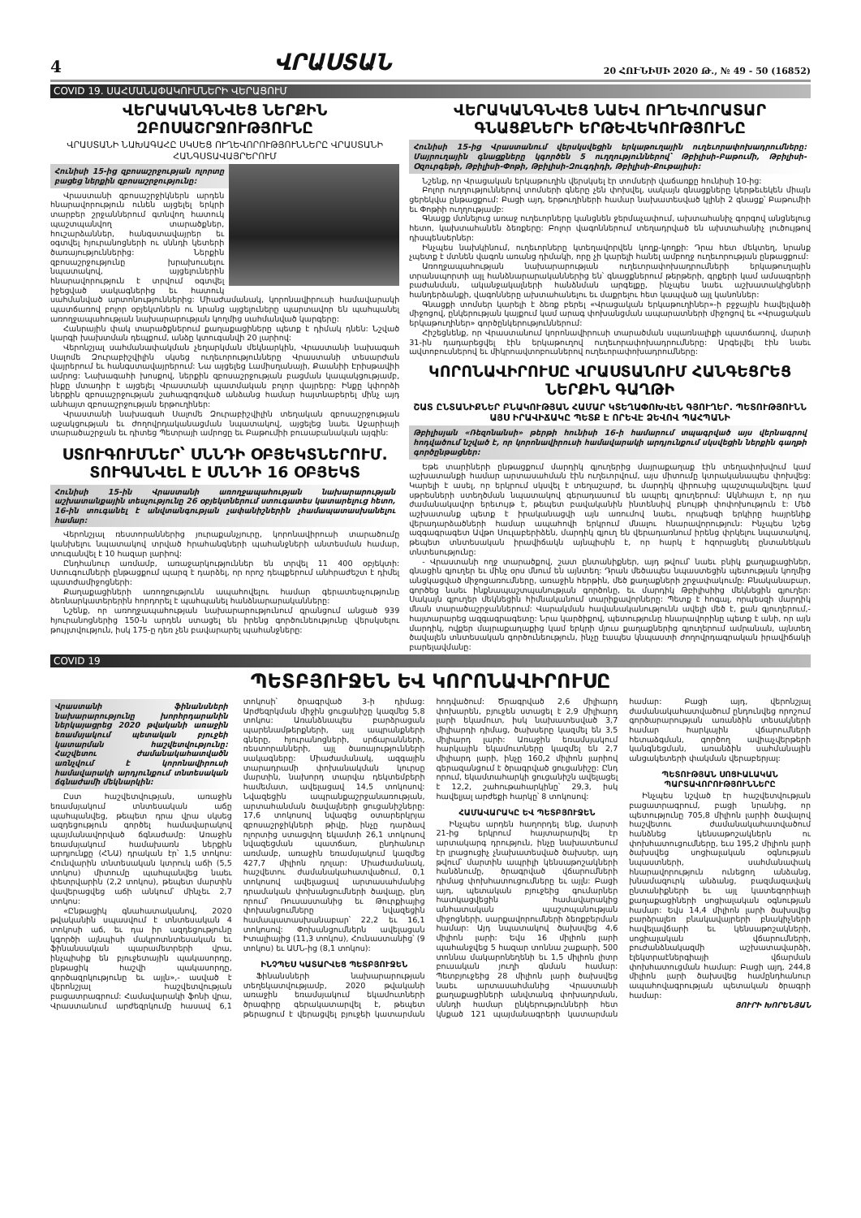4 ՎՐԱՍՏԱՆ 20 ՀՈՒՆԻՍԻ 2020 Թ., № 49 - 50 (16852)
COVID 19. ՍԱՀՄԱՆԱՓԱԿՈՒՄՆԵՐԻ ՎԵՐԱՑՈՒՄ
ՎԵՐԱԿԱՆԳՆՎԵՑ ՆԵՐՔԻՆ ԶԲՈՍԱՇՐՋՈՒԹՅՈՒՆԸ
ՎՐԱՍՏԱՆԻ ՆԱԽԱԳԱՀԸ ՍԿՍԵՑ ՈՒՂԵՎՈՐՈՒԹՅՈՒՆՆԵՐԸ ՎՐԱՍՏԱՆԻ ՀԱՆԳՍՏԱՎԱՅՐԵՐՈՒՄ
Հունիսի 15-ից զբոսաշրջության ոլորտը բացեց ներքին զբոսաշրջությունը:
Վրաստանի զբոսաշրջիկներն արդեն հնարավորություն ունեն այցելել երկրի տարբեր շրջաններում գտնվող հատուկ պաշտպանվող տարածքներ, հուշարձաններ, հանգստավայրեր եւ օգտվել հյուրանոցների ու սննդի կետերի ծառայություններից: Ներքին զբոսաշրջությունը խրախուսելու նպատակով, այցելուներին հնարավորություն է տրվում օգտվել իջեցված սակագներից եւ հատուկ սահմանված արտոնություններից: Միաժամանակ, կորոնավիրուսի համավարակի պատճառով բոլոր օբյեկտներն ու նրանց այցելուները պարտավոր են պահպանել առողջապահության նախարարության կողմից սահմանված կարգերը:
Հանրային փակ տարածքներում քաղաքացիները պետք է դիմակ դնեն: Նշված կարգի խախտման դեպքում, անձը կտուգանվի 20 լարիով:
Վերոնշյալ սահմանափակման չեղարկման մեկնարկին, Վրաստանի նախագահ Սալոմե Զուրաբիշվիլին սկսեց ուղեւորությունները Վրաստանի տեսարժան վայրերում եւ հանգստավայրերում: Նա այցելեց Լամիսղանայի, Քաանիի Էրիսթավիի ամրոց: Նախագահի խոսքով, ներքին զբոսաշրջության բացման կապակցությամբ, ինքը մտադիր է այցելել Վրաստանի պատմական բոլոր վայրերը: Ինքը կփորձի ներքին զբոսաշրջության շահագրգռված անձանց համար հայտնաբերել մինչ այդ անհայտ զբոսաշրջության երթուղիներ:
Վրաստանի նախագահ Սալոմե Զուրաբիշվիլին տեղական զբոսաշրջության աջակցության եւ ժողովրդականացման նպատակով, այցելեց նաեւ Աջարիայի տարածաշրջան եւ դիտեց Պետրայի ամրոցը եւ Բաթումիի բուսաբանական այգին:
ՍՏՈՒԳՈՒՄՆԵՐ՝ ՍՆՆԴԻ ՕԲՅԵԿՏՆԵՐՈՒՄ. ՏՈՒԳԱՆՎԵԼ Է ՍՆՆԴԻ 16 ՕԲՅԵԿՏ
Հունիսի 15-ին Վրաստանի առողջապահության նախարարության աշխատանքային տեսչությունը 26 օբյեկտներում ստուգատես կատարելուց հետո, 16-ին տուգանել է անվտանգության չափանիշներին չհամապատասխանելու համար:
Վերոնշյալ ռեստորաններից յուրաքանչյուրը, կորոնավիրուսի տարածումը կանխելու նպատակով տրված հրահանգների պահանջների անտեսման համար, տուգանվել է 10 հազար լարիով:
Ընդհանուր առմամբ, առաջարկություններ են տրվել 11 400 օբյեկտի: Ստուգումների ընթացքում պարզ է դարձել, որ որոշ դեպքերում անհրաժեշտ է դիմել պատժամիջոցների:
Քաղաքացիների առողջությունն ապահովելու համար գերատեսչությունը ձեռնարկատերերին հորդորել է պահպանել հանձնարարականները:
Նշենք, որ առողջապահության նախարարությունում գրանցում անցած 939 հյուրանոցներից 150-ն արդեն ստացել են իրենց գործունեությունը վերսկսելու թույլտվություն, իսկ 175-ը դեռ չեն բավարարել պահանջները:
ՎԵՐԱԿԱՆԳՆՎԵՑ ՆԱԵՎ ՈՒՂԵՎՈՐԱՏԱՐ ԳՆԱՑՔՆԵՐԻ ԵՐԹԵՎԵԿՈՒԹՅՈՒՆԸ
Հունիսի 15-ից Վրաստանում վերսկսվեցին երկաթուղային ուղեւորափոխադրումները: Մայրուղային գնացքները կգործեն 5 ուղղություններով՝ Թբիլիսի-Բաթումի, Թբիլիսի-Օզուրգեթի, Թբիլիսի-Փոթի, Թբիլիսի-Զուգդիդի, Թբիլիսի-Քութայիսի:
Նշենք, որ Վրացական երկաթուղին վերսկսել էր տոմսերի վաճառքը հունիսի 10-ից:
Բոլոր ուղղություններով տոմսերի գները չեն փոխվել, սակայն գնացքները կերթեւեկեն միայն ցերեկվա ընթացքում: Բացի այդ, երթուղիների համար նախատեսված կլինի 2 գնացք՝ Բաթումիի եւ Փոթիի ուղղությամբ:
Գնացք մտնելուց առաջ ուղեւորները կանցնեն ջերմաչափում, ախտահանիչ գորգով անցնելուց հետո, կախտահանեն ձեռքերը: Բոլոր վագոններում տեղադրված են ախտահանիչ լուծույթով դիսպենսերներ:
Ինչպես նախկինում, ուղեւորները կտեղավորվեն կողք-կողքի: Դրա հետ մեկտեղ, նրանք չպետք է մտնեն վագոն առանց դիմակի, որը չի կարելի հանել ամբողջ ուղեւորության ընթացքում:
Առողջապահության նախարարության ուղեւորափոխադրումների երկաթուղային տրանսպորտի այլ հանձնարարականներից են՝ գնացքներում թերթերի, գրքերի կամ ամսագրերի բաժանման, ականջակալների հանձնման արգելքը, ինչպես նաեւ աշխատակիցների հանդերձանքի, վագոնները ախտահանելու եւ մաքրելու հետ կապված այլ կանոններ:
Գնացքի տոմսեր կարելի է ձեռք բերել «Վրացական երկաթուղիներ»-ի բջջային հավելվածի միջոցով, ընկերության կայքում կամ արագ փոխանցման ապարատների միջոցով եւ «Վրացական երկաթուղիներ» գործընկերություններում:
Հիշեցնենք, որ Վրաստանում կորոնավիրուսի տարածման սպառնալիքի պատճառով, մարտի 31-ին դադարեցվել էին երկաթուղով ուղեւորափոխադրումները: Արգելվել էին նաեւ ավտոբուսներով եւ միկրոավտոբուսներով ուղեւորափոխադրումները:
ԿՈՐՈՆԱՎԻՐՈՒՍԸ ՎՐԱՍՏԱՆՈՒՄ ՀԱՆԳԵՑՐԵՑ ՆԵՐՔԻՆ ԳԱՂԹԻ
ՇԱՏ ԸՆՏԱՆԻՔՆԵՐ ԲՆԱԿՈՒԹՅԱՆ ՀԱՄԱՐ ԿՏԵՂԱՓՈԽՎԵՆ ԳՅՈՒՂԵՐ. ՊԵՏՈՒԹՅՈՒՆՆ ԱՅՍ ԻՐԱՎԻՃԱԿԸ ՊԵՏՔ Է ՈՐԵՎԷ ՁԵՎՈՎ ՊԱՀՊԱՆԻ
Թբիլիսյան «Ռեզոնանսի» թերթի հունիսի 16-ի համարում տպագրված այս վերնագրով հոդվածում նշված է, որ կորոնավիրուսի համավարակի արդյունքում սկսվեցին ներքին գաղթի գործընթացներ:
Եթե տարիների ընթացքում մարդիկ գյուղերից մայրաքաղաք էին տեղափոխվում կամ աշխատանքի համար արտասահման էին ուղեւորվում, այս միտումը կտրականապես փոխվեց: Կարելի է ասել, որ երկրում սկսվել է տեղաշարժ, եւ մարդիկ վիրուսից պաշտպանվելու կամ սթրեսների ստեղծման նպատակով գերադասում են ապրել գյուղերում: Ակնհայտ է, որ դա ժամանակավոր երեւույթ է, թեպետ բավականին ինտենսիվ բնույթի փոփոխություն է: Մեծ աշխատանք պետք է իրականացվի այն առումով նաեւ, որպեսզի երկիրը հայրենիք վերադարձածների համար ապահովի երկրում մնալու հնարավորություն: Ինչպես նշեց ազգագրագետ Ավթո Սուլաբերիձեն, մարդիկ գյուղ են վերադառնում իրենց փրկելու նպատակով, թեպետ տնտեսական իրավիճակն այնպիսին է, որ հարկ է հզորացնել ընտանեկան տնտեսությունը:
- Վրաստանի ողջ տարածքով, շատ ընտանիքներ, այդ թվում՝ նաեւ բնիկ քաղաքացիներ, գնացին գյուղեր եւ մինչ օրս մնում են այնտեղ: Դրան մեծապես նպաստեցին պետության կողմից անցկացված միջոցառումները, առաջին հերթին, մեծ քաղաքների շրջափակումը: Բնականաբար, գործեց նաեւ ինքնապաշտպանության գործոնը, եւ մարդիկ Թբիլիսիից մեկնեցին գյուղեր: Սակայն գյուղեր մեկնեցին հիմնականում տարիքավորները: Պետք է հոգալ, որպեսզի մարդիկ մնան տարածաշրջաններում: Վարակման հավանականությունն ավելի մեծ է, քան գյուղերում,- հայտարարեց ազգագրագետը: Նրա կարծիքով, պետությունը հնարավորինը պետք է անի, որ այն մարդիկ, ովքեր մայրաքաղաքից կամ երկրի մյուս քաղաքներից գյուղերում ամրանան, այնտեղ ծավալեն տնտեսական գործունեություն, ինչը էապես կնպաստի ժողովրդագրական իրավիճակի բարելավմանը:
COVID 19
ՊԵՏԲՅՈՒՋԵՆ ԵՎ ԿՈՐՈՆԱՎԻՐՈՒՍԸ
Վրաստանի ֆինանսների նախարարությունը խորհրդարանին ներկայացրեց 2020 թվականի առաջին եռամսյակում պետական բյուջեի կատարման հաշվետվությունը: Հաշվետու ժամանակահատվածն առնչվում է կորոնավիրուսի համավարակի արդյունքում տնտեսական ճգնաժամի մեկնարկին:
Ըստ հաշվետվության, առաջին եռամսյակում տնտեսական աճը պահպանվեց, թեպետ դրա վրա սկսեց ազդեցություն գործել համավարակով պայմանավորված ճգնաժամը: Առաջին եռամսյակում համախառն ներքին արդյունքը (ՀՆԱ) դրական էր՝ 1,5 տոկոս: Հունվարին տնտեսական կտրուկ աճի (5,5 տոկոս) միտումը պահպանվեց նաեւ փետրվարին (2,2 տոկոս), թեպետ մարտին վավերացվեց աճի անկում՝ մինչեւ 2,7 տոկոս:
«Ընթացիկ գնահատականով, 2020 թվականին սպասվում է տնտեսական 4 տոկոսի աճ, եւ դա իր ազդեցությունը կգործի այնպիսի մակրոտնտեսական եւ ֆինանսական պարամետրերի վրա, ինչպիսիք են բյուջետային պակասորդը, ընթացիկ հաշվի պակասորդը, գործազրկությունը եւ այլն»,- ասված է վերոնշյալ հաշվետվության բացատրագրում: Համավարակի ֆոնի վրա, Վրաստանում արժեզրկումը հասավ 6,1 տոկոսի՝ ծրագրված 3-ի դիմաց: Արժեզրկման միջին ցուցանիշը կազմեց 5,8 տոկոս: Առանձնապես բարձրացան պարենամթերքների, այլ ապրանքների գները, հյուրանոցների, սրճարանների, ռեստորանների, այլ ծառայությունների սակագները: Միաժամանակ, ազգային տարադրամի փոխանակման կուրսը մարտին, նախորդ տարվա դեկտեմբերի համեմատ, ավելացավ 14,5 տոկոսով: Նվազեցին ապրանքաշրջանառության, արտահանման ծավալների ցուցանիշները: 17,6 տոկոսով նվազեց օտարերկրյա զբոսաշրջիկների թիվը, ինչը դարձավ ոլորտից ստացվող եկամտի 26,1 տոկոսով նվազեցման պատճառ, ընդհանուր առմամբ, առաջին եռամսյակում կազմեց 427,7 միլիոն դոլար: Միաժամանակ, հաշվետու ժամանակահատվածում, 0,1 տոկոսով ավելացավ արտասահմանից դրամական փոխանցումների ծավալը, ընդ որում՝ Ռուսաստանից եւ Թուրքիայից փոխանցումները նվազեցին համապատասխանաբար՝ 22,2 եւ 16,1 տոկոսով: Փոխանցումներն ավելացան Իտալիայից (11,3 տոկոս), Հունաստանից՝ (9 տոկոս) եւ ԱՄՆ-ից (8,1 տոկոս):
ԻՆՉՊԵՍ ԿԱՏԱՐՎԵՑ ՊԵՏԲՅՈՒՋԵՆ
Ֆինանսների նախարարության տեղեկատվությամբ, 2020 թվականի առաջին եռամսյակում եկամուտների ծրագիրը գերակատարվել է, թեպետ թերացում է վերացվել բյուջեի կատարման հոդվածում: Ծրագրված 2,6 միլիարդ փոխարեն, բյուջեն ստացել է 2,9 միլիարդ լարի եկամուտ, իսկ նախատեսված 3,7 միլիարդի դիմաց, ծախսերը կազմել են 3,5 միլիարդ լարի: Առաջին եռամսյակում հարկային եկամուտները կազմել են 2,7 միլիարդ լարի, ինչը 160,2 միլիոն լարիով գերազանցում է ծրագրված ցուցանիշը: Ընդ որում, եկամտահարկի ցուցանիշն ավելացել է 12,2, շահութահարկինը՝ 29,3, իսկ հավելյալ արժեքի հարկը՝ 8 տոկոսով:
ՀԱՄԱՎԱՐԱԿԸ ԵՎ ՊԵՏԲՅՈՒՋԵՆ
Ինչպես արդեն հաղորդել ենք, մարտի 21-ից երկրում հայտարարվել էր արտակարգ դրություն, ինչը նախատեսում էր լրացուցիչ չնախատեսված ծախսեր, այդ թվում՝ մարտին ապրիլի կենսաթոշակների հանձնումը, ծրագրված վճարումների դիմաց փոխհատուցումները եւ այլն: Բացի այդ, պետական բյուջեից գումարներ հատկացվեցին համավարակից անհատական պաշտպանության միջոցների, սարքավորումների ձեռքբերման համար: Այդ նպատակով ծախսվեց 4,6 միլիոն լարի: Եվս 16 միլիոն լարի պահանջվեց 5 հազար տոննա շաքարի, 500 տոննա մակարոնեղենի եւ 1,5 միլիոն լիտր բուսական յուղի գնման համար: Պետբյուջեից 28 միլիոն լարի ծախսվեց նաեւ արտասահմանից Վրաստանի քաղաքացիների անվտանգ փոխադրման, սննդի համար ընկերությունների հետ կնքած 121 պայմանագրերի կատարման համար: Բացի այդ, վերոնշյալ ժամանակահատվածում ընդունվեց որոշում գործարարության առանձին տեսակների համար հարկային վճարումների հետաձգման, գործող ավիաչվերթերի կանգնեցման, առանձին սահմանային անցակետերի փակման վերաբերյալ:
ՊԵՏՈՒԹՅԱՆ ՍՈՑԻԱԼԱԿԱՆ ՊԱՐՏԱՎՈՐՈՒԹՅՈՒՆՆԵՐԸ
Ինչպես նշված էր հաշվետվության բացատրագրում, բացի նրանից, որ պետությունը 705,8 միլիոն լարիի ծավալով հաշվետու ժամանակահատվածում հանձնեց կենսաթոշակներն ու փոխհատուցումները, եւս 195,2 միլիոն լարի ծախսվեց սոցիալական օգնության նպաստների, սահմանափակ հնարավորություն ունեցող անձանց, խնամազուրկ անձանց, բազմազավակ ընտանիքների եւ այլ կատեգորիայի քաղաքացիների սոցիալական օգնության համար: Եվս 14,4 միլիոն լարի ծախսվեց բարձրալեռ բնակավայրերի բնակիչների հավելավճարի եւ կենսաթոշակների, սոցիալական վճարումների, բուժանձնակազմի աշխատավարձի, էլեկտրաէներգիայի վճարման փոխհատուցման համար: Բացի այդ, 244,8 միլիոն լարի ծախսվեց համընդհանուր ապահովագրության պետական ծրագրի համար:
ՅՈՒՐԻ ԽՈՐԵՆՅԱՆ